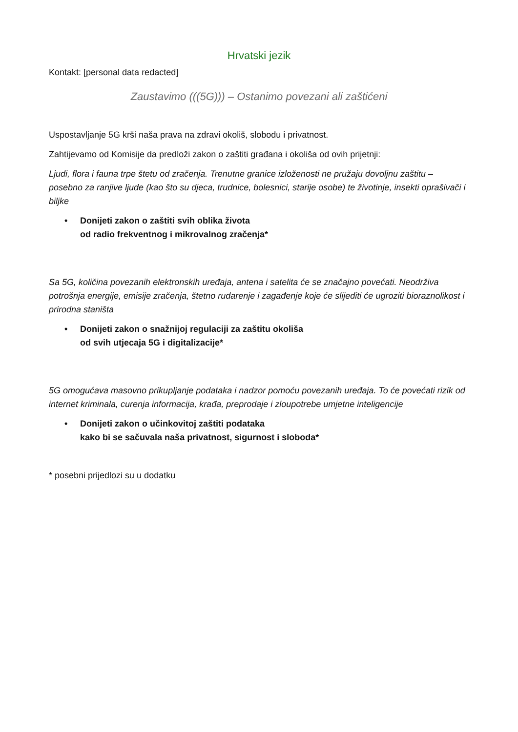Hrvatski jezik
Kontakt: [personal data redacted]
Zaustavimo (((5G))) – Ostanimo povezani ali zaštićeni
Uspostavljanje 5G krši naša prava na zdravi okoliš, slobodu i privatnost.
Zahtijevamo od Komisije da predloži zakon o zaštiti građana i okoliša od ovih prijetnji:
Ljudi, flora i fauna trpe štetu od zračenja. Trenutne granice izloženosti ne pružaju dovoljnu zaštitu – posebno za ranjive ljude (kao što su djeca, trudnice, bolesnici, starije osobe) te životinje, insekti oprašivači i biljke
• Donijeti zakon o zaštiti svih oblika života
od radio frekventnog i mikrovalnog zračenja*
Sa 5G, količina povezanih elektronskih uređaja, antena i satelita će se značajno povećati. Neodrživa potrošnja energije, emisije zračenja, štetno rudarenje i zagađenje koje će slijediti će ugroziti bioraznolikost i prirodna staništa
• Donijeti zakon o snažnijoj regulaciji za zaštitu okoliša
od svih utjecaja 5G i digitalizacije*
5G omogućava masovno prikupljanje podataka i nadzor pomoću povezanih uređaja. To će povećati rizik od internet kriminala, curenja informacija, krađa, preprodaje i zloupotrebe umjetne inteligencije
• Donijeti zakon o učinkovitoj zaštiti podataka
kako bi se sačuvala naša privatnost, sigurnost i sloboda*
* posebni prijedlozi su u dodatku